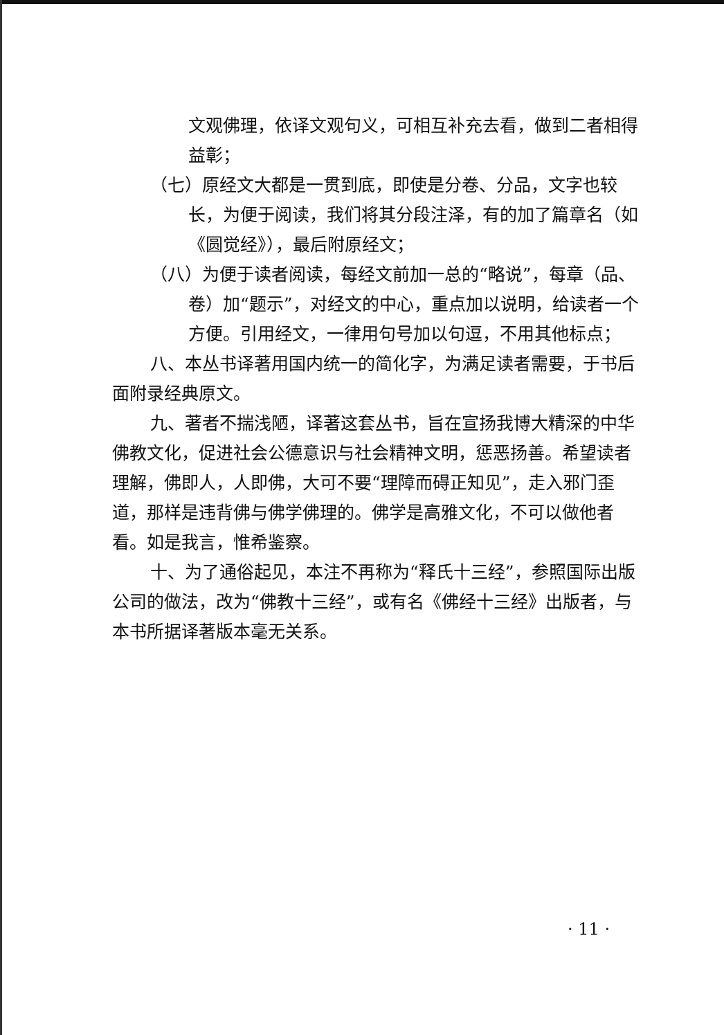文观佛理，依译文观句义，可相互补充去看，做到二者相得益彰；
（七）原经文大都是一贯到底，即使是分卷、分品，文字也较长，为便于阅读，我们将其分段注泽，有的加了篇章名（如《圆觉经》），最后附原经文；
（八）为便于读者阅读，每经文前加一总的“略说”，每章（品、卷）加“题示”，对经文的中心，重点加以说明，给读者一个方便。引用经文，一律用句号加以句逗，不用其他标点；
八、本丛书译著用国内统一的简化字，为满足读者需要，于书后面附录经典原文。
九、著者不揣浅陋，译著这套丛书，旨在宣扬我博大精深的中华佛教文化，促进社会公德意识与社会精神文明，惩恶扬善。希望读者理解，佛即人，人即佛，大可不要“理障而碍正知见”，走入邪门歪道，那样是违背佛与佛学佛理的。佛学是高雅文化，不可以做他者看。如是我言，惟希鉴察。
十、为了通俗起见，本注不再称为“释氏十三经”，参照国际出版公司的做法，改为“佛教十三经”，或有名《佛经十三经》出版者，与本书所据译著版本毫无关系。
· 11 ·